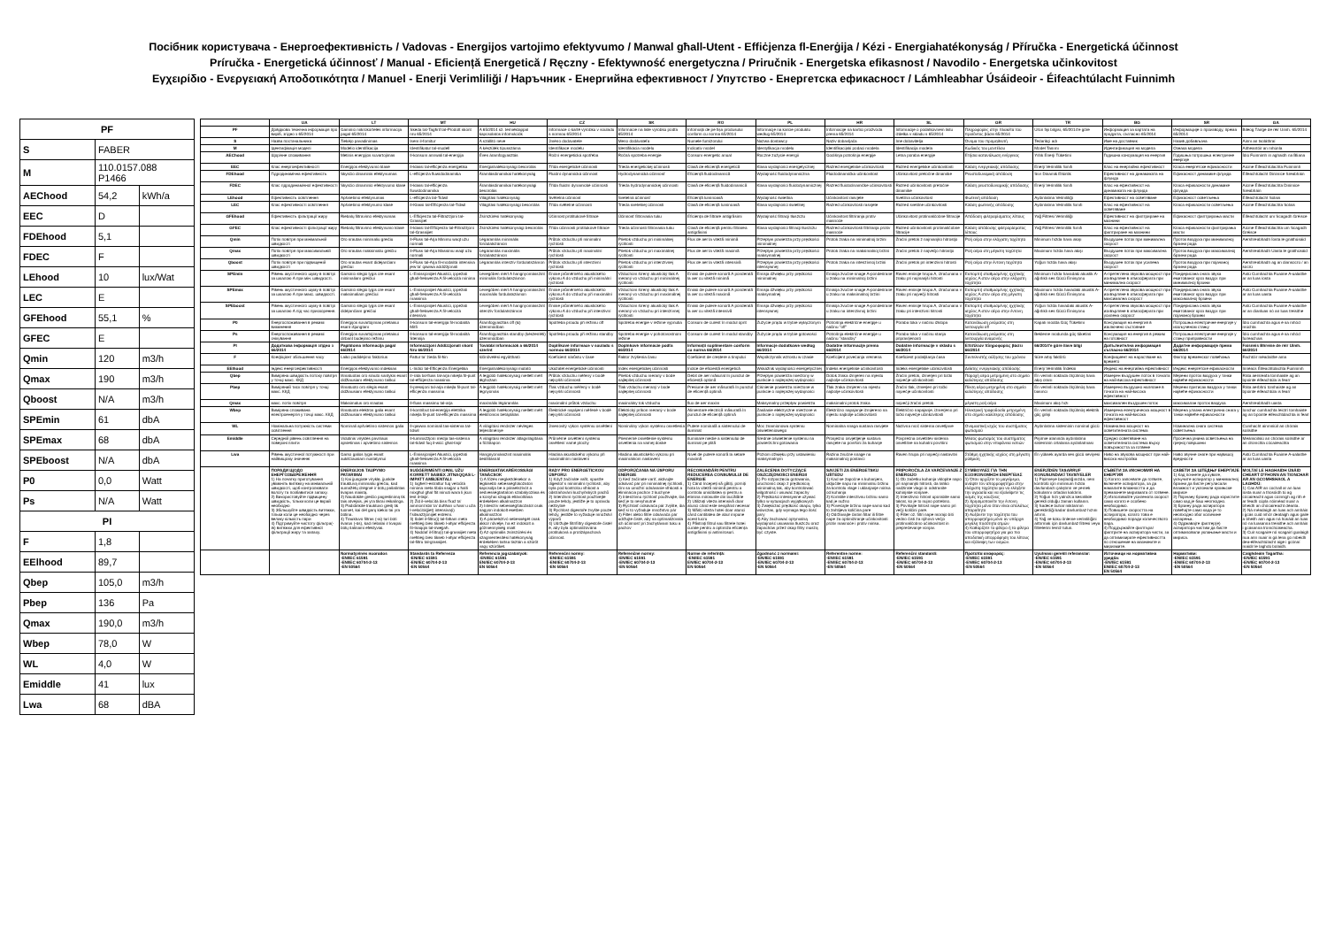Посібник користувача - Енергоефективність / Vadovas - Energijos vartojimo efektyvumo / Manwal għall-Utent - Effiċjenza fl-Enerġija / Kézi - Energiahatékonyság / Příručka - Energetická účinnost
Príručka - Energetická účinnosť / Manual - Eficiență Energetică / Ręczny - Efektywność energetyczna / Priručnik - Energetska efikasnost / Navodilo - Energetska učinkovitost
Εγχειρίδιο - Ενεργειακή Αποδοτικότητα / Manuel - Enerji Verimliliği / Наръчник - Енергийна ефективност / Упутство - Енергетска ефикасност / Lámhleabhar Úsáideoir - Éifeachtúlacht Fuinnimh
| PF | | |
| --- | --- | --- |
| S | FABER | |
| M | 110.0157.088 P1466 | |
| AEChood | 54,2 | kWh/a |
| EEC | D | |
| FDEhood | 5,1 | |
| FDEC | F | |
| LEhood | 10 | lux/Wat |
| LEC | E | |
| GFEhood | 55,1 | % |
| GFEC | E | |
| Qmin | 120 | m3/h |
| Qmax | 190 | m3/h |
| Qboost | N/A | m3/h |
| SPEmin | 61 | dbA |
| SPEmax | 68 | dbA |
| SPEboost | N/A | dbA |
| P0 | 0,0 | Watt |
| Ps | N/A | Watt |
| PI | | |
| F | 1,8 | |
| EElhood | 89,7 | |
| Qbep | 105,0 | m3/h |
| Pbep | 136 | Pa |
| Qmax | 190,0 | m3/h |
| Wbep | 78,0 | W |
| WL | 4,0 | W |
| Emiddle | 41 | lux |
| Lwa | 68 | dBA |
| | UA | LT | MT | HU | CZ | SK | RO | PL | HR | SL | GR | TR | BG | SR | GA |
| --- | --- | --- | --- | --- | --- | --- | --- | --- | --- | --- | --- | --- | --- | --- | --- |
| PF | Довідкова технічна інформація про виріб, згідно з 65/2014 | Gaminio mikrokortelės informacija pagal 65/2014 | Skeda tat-Tagħrif tal-Prodott skont nru 65/2014 | A 65/2014 sz. terméklappal kapcsolatos információk | Informace o kartě výrobku v souladu s normou 65/2014 | Informácie na liste výrobku podľa 65/2014 | Informații de pe fișa produsului conform cu norma 65/2014 | Informacje na karcie produktu według 65/2014 | Informacije na kartici proizvoda prema 65/2014 | Informacije o podatkovnem listu izdelka v skladu s 65/2014 | Πληροφορίες στην πλακέτα του προϊόντος βάσει 65/2014 | Ürün fişi bilgisi, 65/2014'e göre | Информация за картата на продукта, съгласно 65/2014 | Информације о производу, према 65/2014 | Bileog Táirge de réir Uimh. 65/2014 |
| S | Назва постачальника | Tiekėjo pavadinimas | Isem il-fornitur | A szállító neve | Jméno dodavatele | Meno dodávateľa | Numele furnizorului | Nazwa dostawcy | Naziv dobavljača | Ime dobavitelja | Όνομα του προμηθευτή | Tedarikçi adı | Име на доставчик | Назив добављача | Ainm an tsoláthraí |
| M | Ідентифікація моделі | Modelio identifikacija | Identifikatur tal-mudell | A készülék típusszáma | Identifikace modelu | Identifikácia modelu | Indicativ model | Identyfikacja modelu | Identifikacijski podaci modela | Identifikacija modela | Κωδικός του μοντέλου | Model Tanımı | Идентификация на модела | Ознака модела | Aitheantóir an mhúnla |
| AEChood | Щорічне споживання | Metinis energijos suvartojimas | Il-konsum annwali tal-enerġija | Éves áramfogyasztás | Roční energetická spotřeba | Ročná spotreba energie | Consum energetic anual | Roczne zużycie energii | Godišnja potrošnja energije | Letna poraba energije | Ετήσια κατανάλωση ενέργειας | Yıllık Enerji Tüketimi | Годишна консумация на енергия | Годишња потрошња електричне енергије | Ídiú Fuinnimh in aghaidh na Bliana |
| EEC | Клас енергоефективності | Energijos efektyvumo klasė | Il-klassi tal-effiċjenza enerġetika | Energiahatékonysági besorolás | Třída energetické účinnosti | Trieda energetickej účinnosti | Clasă de eficiență energetică | Klasa wydajności energetycznej | Razred energetske učinkovitosti | Razred energetske učinkovitosti | Κλάση ενεργειακής απόδοσης | Enerji Verimlilik Sınıfı | Клас на енергийна ефективност | Класа енергетске ефикасности | Aicme Éifeachtúlachta Fuinnimh |
| FDEhood | Гідродинамічна ефективність | Skysčio dinaminis efektyvumas | L-effiċjenza fluwidodinamika | Áramlásdinamikai hatékonyság | Fluidní dynamická účinnost | Hydrodynamická účinnosť | Eficiență fluidodinamică | Wydajność fluidodynamiczna | Fluidodinamička učinkovitost | Učinkovitost pretočne dinamike | Ρευστοδυναμική απόδοση | Sıvı Dinamik Etkinlik | Ефективност на динамиката на флуида | Ефикасност динамике флуида | Éifeachtúlacht Dinimice Sreabháin |
| FDEC | Клас гідродинамічної ефективності | Skysčio dinaminio efektyvumo klasė | Il-klassi tal-effiċjenza fluwidodinamika | Áramlásdinamikai hatékonysági besorolás | Třída fluidní dynamické účinnosti | Trieda hydrodynamickej účinnosti | Clasă de eficiență fluidodinamică | Klasa wydajności fluidodynamicznej | Razred fluidodinamičke učinkovitosti | Razred učinkovitosti pretočne dinamike | Κλάση ρευστοδυναμικής απόδοσης | Enerji Verimlilik Sınıfı | Клас на ефективност на динамиката на флуида | Класа ефикасности динамике флуида | Aicme Éifeachtúlachta Dinimice Sreabháin |
| LEhood | Ефективність освітлення | Apšvietimo efektyvumas | L-effiċjenza tat-Tidwil | Világítási hatékonyság | Světelná účinnost | Svetelná účinnosť | Eficiență luminoasă | Wydajność świetlna | Učinkovitost rasvjete | Svetilna učinkovitost | Φωτεινή απόδοση | Aydınlatma Verimliliği | Ефективност на осветяване | Ефикасност осветљења | Éifeachtúlacht Solais |
| LEC | Клас ефективності освітлення | Apšvietimo efektyvumo klasė | Il-Klassi tal-Effiċjenza tat-Tidwil | Világítási hatékonysági besorolás | Třída světelné účinnosti | Trieda svetelnej účinnosti | Clasă de eficiență luminoasă | Klasa wydajności świetlnej | Razred učinkovitosti rasvjete | Razred svetilne učinkovitosti | Κλάση φωτεινής απόδοσης | Aydınlatma Verimlilik Sınıfı | Клас на ефективност на осветяване | Класа ефикасности осветљења | Aicme Éifeachtúlachta Solais |
| GFEhood | Ефективність фільтрації жиру | Riebalų filtravimo efektyvumas | L-Effiċjenza tal-Filtrazzjoni tal-Grassijiet | Zsírszűrési hatékonyság | Účinnost protitukové filtrace | Účinnosť filtrovania tuku | Eficiența de filtrare antigrăsimi | Wydajność filtracji tłuszczu | Učinkovitost filtriranja protiv masnoće | Učinkovitost protimaščobne filtracije | Απόδοση φιλτραρίσματος λίπους | Yağ Filtresi Verimliliği | Ефективност на филтриране на мазнини | Ефикасност филтрирања масти | Éifeachtúlacht um Scagadh Gréisce |
| GFEC | Клас ефективності фільтрації жиру | Riebalų filtravimo efektyvumo klasė | Il-klassi tal-Effiċjenza tal-Filtrazzjoni tal-Grassijiet | Zsírszűrési hatékonysági besorolás | Třída účinnosti protitukové filtrace | Trieda účinnosti filtrovania tuku | Clasă de eficiență pentru filtrarea antigrăsimi | Klasa wydajności filtracji tłuszczu | Razred učinkovitosti filtriranja protiv masnoće | Razred učinkovitosti protimaščobne filtracije | Κλάση απόδοσης φιλτραρίσματος λίπους | Yağ Filtresi Verimlilik Sınıfı | Клас на ефективност на филтриране на мазнини | Класа ефикасности филтрирања масти | Aicme Éifeachtúlachta um Scagadh Gréisce |
| Qmin | Потік повітря при мінімальній швидкості | Oro srautas minimaliu greičiu | Il-Fluss tal-Arja Minimu waqt użu normali | Légáramlás minimális fordulatszámon | Průtok vzduchu při minimální rychlosti | Prietok vzduchu pri minimálnej rýchlosti | Flux de aer la viteză minimă | Przepływ powietrza przy prędkości minimalnej | Protok zraka na minimalnoj brzini | Zračni pretok z najmanjšo hitrostjo | Ροή αέρα στην ελάχιστη ταχύτητα | Minimum hızda hava akışı | Въздушен поток при минимална скорост | Проток ваздуха при минималној брзини рада | Aershreabhadh Íosta le gnáthúsáid |
| Qmax | Потік повітря при максимальній швидкості | Oro srautas maksimaliu greičiu | Il-Fluss tal-Arja Massimu waqt użu normali | Légáramlás maximális fordulatszámon | Průtok vzduchu při maximální rychlosti | Prietok vzduchu pri maximálnej rýchlosti | Flux de aer la viteză maximă | Przepływ powietrza przy prędkości maksymalnej | Protok zraka na maksimalnoj brzini | Zračni pretok z največjo hitrostjo | Ροή αέρα στη μέγιστη ταχύτητα | Maximum hızda hava akışı | Въздушен поток при максимална скорост | Проток ваздуха при максималној брзини рада | Aershreabhadh Uasta le gnáthúsáid |
| Qboost | Потік повітря при підвищеній швидкості | Oro srautas esant didėjančiam greičiui | Il-Fluss tal-Arja fil-modalità intensiva jew ta' qawwa addizzjonali | Légáramlás intenzív fordulatszámon | Průtok vzduchu při intenzivní rychlosti | Prietok vzduchu pri intenzívnej rýchlosti | Flux de aer la viteză intensivă | Przepływ powietrza przy prędkości intensywnej | Protok zraka na intenzivnoj brzini | Zračni pretok pri intenzivni hitrosti | Ροή αέρα στην έντονη ταχύτητα | Yoğun hızda hava akışı | Въздушен поток при усилена скорост | Проток ваздуха при појачаној брзини рада | Aershreabhadh ag an diansocrú / an socrú |
| SPEmin | Рівень акустичного шуму в повітрі за шкалою А при мін. швидкості. | Garsinio slėgio lygis ore esant minimaliam greičiui | L-Emissjonijiet Akustiċi, ippeżati għall-frekwenza A fil-veloċità minima | Levegőben mért A hangnyomásszint minimális fordulatszámon | Emise průměrného akustického výkonu A do vzduchu při minimální rychlosti | Vzduchom šírený akustický tlak A meraný vo vzduchu pri minimálnej rýchlosti | Emisii de putere sonoră A ponderată la aer cu viteză minimă | Emisja dźwięku przy prędkości minimalnej | Emisija zvučne snage A-ponderirane u zraku na minimalnoj brzini | Raven emisije hrupa A, izračunana v zraku pri najmanjši hitrosti | Εκπομπή σταθμισμένης ηχητικής ισχύος Α στον αέρα στην ελάχιστη ταχύτητα | Minimum hızda havadaki akustik A-ağırlıklı ses Gücü Emisyonu | А-претеглена звукова мощност при изхвърляне в атмосферата при минимална скорост | Пондерисана снага звука емитованог кроз ваздух при минималној брзини | Astú Cumhachta Fuaime A-ualaithe ar an luas íosta |
| SPEmax | Рівень акустичного шуму в повітрі за шкалою А при макс. швидкості. | Garsinio slėgio lygis ore esant maksimaliam greičiui | L-Emissjonijiet Akustiċi, ippeżati għall-frekwenza A fil-veloċità massima | Levegőben mért A hangnyomásszint maximális fordulatszámon | Emise průměrného akustického výkonu A do vzduchu při maximální rychlosti | Vzduchom šírený akustický tlak A meraný vo vzduchu pri maximálnej rýchlosti | Emisii de putere sonoră A ponderată la aer cu viteză maximă | Emisja dźwięku przy prędkości maksymalnej | Emisija zvučne snage A-ponderirane u zraku na maksimalnoj brzini | Raven emisije hrupa A, izračunana v zraku pri največji hitrosti | Εκπομπή σταθμισμένης ηχητικής ισχύος Α στον αέρα στη μέγιστη ταχύτητα | Maximum hızda havadaki akustik A-ağırlıklı ses Gücü Emisyonu | А-претеглена звукова мощност при изхвърляне в атмосферата при максимална скорост | Пондерисана снага звука емитованог кроз ваздух при максималној брзини | Astú Cumhachta Fuaime A-ualaithe ar an luas uasta |
| SPEboost | Рівень акустичного шуму в повітрі за шкалою А під час прискорення. | Garsinio slėgio lygis ore esant didėjančiam greičiui | L-Emissjonijiet Akustiċi, ippeżati għall-frekwenza A fil-veloċità intensiva | Levegőben mért A hangnyomásszint intenzív fordulatszámon | Emise průměrného akustického výkonu A do vzduchu při intenzivní rychlosti | Vzduchom šírený akustický tlak A meraný vo vzduchu pri intenzívnej rýchlosti | Emisii de putere sonoră A ponderată la aer cu viteză intensivă | Emisja dźwięku przy prędkości intensywnej | Emisija zvučne snage A-ponderirane u zraku na intenzivnoj brzini | Raven emisije hrupa A, izračunana v zraku pri intenzivni hitrosti | Εκπομπή σταθμισμένης ηχητικής ισχύος Α στον αέρα στην έντονη ταχύτητα | Yoğun hızda havadaki akustik A-ağırlıklı ses Gücü Emisyonu | А-претеглена звукова мощност при изхвърляне в атмосферата при усилена скорост | Пондерисана снага звука емитованог кроз ваздух при појачаној брзини | Astú Cumhachta Fuaime A-ualaithe ar an dianluas nó an luas treisithe |
| P0 | Енергоспоживання в режимі вимкнення | Energijos suvartojimas prietaisui esant išjungtam | Il-konsum tal-enerġija fil-modalità Mitfi | Áramfogyasztás off (ki) üzemmódban | Spotřeba proudu při režimu off | Spotreba energie v režime vypnutia | Consum de curent în modul oprit | Zużycie prądu w trybie wyłączonym | Potrošnja električne energije u načinu "off" | Poraba toka v načinu izklopa | Κατανάλωση ρεύματος στη λειτουργία off | Kapalı modda Güç Tüketimi | Консумация на енергия в изключено състояние | Потрошња електричне енергије у искљученом стању | Ídiú cumhachta agus é sa mhód múchta |
| Ps | Енергоспоживання в режимі очікування | Energijos suvartojimas prietaisui dirbant budėjimo režimu | Il-konsum tal-enerġija fil-modalità Stennija | Áramfogyasztás standby (készenléti) üzemmódban | Spotřeba proudu při režimu standby | Spotreba energie v pohotovostnom režime | Consum de curent în modul standby | Zużycie prądu w trybie gotowości | Potrošnja električne energije u načinu "standby" | Poraba toka v načinu stanja pripravljenosti | Κατανάλωση ρεύματος στη λειτουργία αναμονής | Bekleme modunda güç tüketimi | Консумация на енергия в режим на готовност | Потрошња електричне енергије у стању приправности | Ídiú cumhachta agus é sa mhód fuireachais |
| PI | Додаткова інформація згідно з 66/2014 | Papildoma informacija pagal 66/2014 | Informazzjoni Addizzjonali skont Nru 66/2014 | További információk a 66/2014 szerint | Doplňkové informace v souladu s normou 66/2014 | Doplnkové informácie podľa 66/2014 | Informații suplimentare conform cu norma 66/2014 | Informacje dodatkowe według 66/2014 | Dodatne informacije prema 66/2014 | Dodatne informacije v skladu s 66/2014 | Επιπλέον πληροφορίες βάσει 66/2014 | 66/2014'e göre ilave bilgi | Допълнителна информация съгласно 66/2014 | Додатне информације према 66/2014 | Faisnéis Bhreise de réir Uimh. 66/2014 |
| F | Коефіцієнт збільшення часу | Laiko padidėjimo faktorius | Fattur ta' żieda fil-ħin | Időnövelési együttható | Koeficient nárůstu v čase | Faktor zvýšenia času | Coeficient de creștere a timpului | Współczynnik wzrostu w czasie | Koeficijent povećanja vremena | Koeficient podaljšanja časa | Συντελεστής αύξησης του χρόνου | Süre artış faktörü | Коефициент на нарастване на времето | Фактор временског повећања | Fachtóir méadaithe ama |
| EElhood | Індекс енергоефективності | Energijos efektyvumo indeksas | L-Indiċi tal-Effiċjenza Enerġetika | Energiahatékonysági mutató | Ukazatel energetické účinnosti | Index energetickej účinnosti | Indice de eficiență energetică | Wskaźnik wydajności energetycznej | Indeks energetske učinkovitosti | Indeks energetske učinkovitosti | Δείκτης ενεργειακής απόδοσης | Enerji Verimlilik İndeksi | Индекс на енергийна ефективност | Индекс енергетске ефикасности | Innéacs Éifeachtúlachta Fuinnimh |
| Qbep | Виміряна швидкість потоку повітря у точці макс. ККД | Išmatuotas oro srauto santykis esant didžiausiam efektyvumo taškui | Ir-rata tal-fluss tal-arja mkejla fil-punt tal-effiċjenza massima | A legjobb hatékonyság mellett mért léghozam | Průtok vzduchu měřený v bodě nejvyšší účinnosti | Prietok vzduchu meraný v bode najlepšej účinnosti | Debit de aer măsurat în punctul de eficiență optimă | Przepływ powietrza mierzony w punkcie o najlepszej wydajności | Dotok zraka izmjeren na mjestu najbolje učinkovitosti | Zračni pretok, izmerjen pri točki največje učinkovitosti | Παροχή αέρα μετρημένη στο σημείο καλύτερης απόδοσης | En verimli noktada ölçülmüş hava akış oranı | Измерен въздушен поток в точката на най-висока ефективност | Мерени проток ваздуха у тачки највеће ефикасности | Ráta aersreafa tomhaiste ag an bpointe éifeachtúla is fearr |
| Pbep | Виміряний тиск повітря у точці макс. ККД | Išmatuoto oro slėgis esant didžiausiam efektyvumo taškui | Il-pressjoni tal-arja mkejla fil-punt tal-effiċjenza massima | A legjobb hatékonyság mellett mért légnyomás | Tlak vzduchu měřený v bodě nejvyšší účinnosti | Tlak vzduchu meraný v bode najlepšej účinnosti | Presiune de aer măsurată în punctul de eficiență optimă | Ciśnienie powietrza mierzone w punkcie o najlepszej wydajności | Tlak zraka izmjeren na mjestu najbolje učinkovitosti | Zračni tlak, izmerjen pri točki največje učinkovitosti | Πίεση αέρα μετρημένη στο σημείο καλύτερης απόδοσης | En verimli noktada ölçülmüş hava basıncı | Измерено въздушно налягане в точката на най-висока ефективност | Мерени притисак ваздуха у тачки највеће ефикасности | Ráta aerbhrú tomhaiste ag an bpointe éifeachtúla is fearr |
| Qmax | макс. потік повітря | Maksimalus oro srautas | Il-fluss massimu tal-arja | maximális légáramlás | maximální průtok vzduchu | maximálny tok vzduchu | flux de aer maxim | Maksymalny przepływ powietrza | maksimalni protok zraka | največji zračni pretok | μέγιστη ροή αέρα | Maximum akış hızı | максимален въздушен поток | максималан проток ваздуха | Aershreabhadh uasta |
| Wbep | Виміряна споживана електроенергія у точці макс. ККД | Išmatuota elektros galia esant didžiausiam efektyvumo taškui | Il-kontribut tal-enerġija elettrika mkejla fil-punt tal-effiċjenza massima | A legjobb hatékonyság mellett mért elektromos betáplálás | Elektrické napájení měřené v bodě nejvyšší účinnosti | Elektrický príkon meraný v bode najlepšej účinnosti | Alimentare electrică măsurată în punctul de eficiență optimă | Zasilanie elektryczne mierzone w punkcie o najlepszej wydajności | Električno napajanje izmjereno na mjestu najbolje učinkovitosti | Električno napajanje, izmerjeno pri točki največje učinkovitosti | Ηλεκτρική τροφοδοσία μετρημένη στο σημείο καλύτερης απόδοσης | En verimli noktada ölçülmüş elektrik güç girişi | Измерена електрическа мощност в точката на най-висока ефективност | Мерена улазна електрична снага у тачки највеће ефикасности | Ionchur cumhachta leictrí tomhaiste ag an bpointe éifeachtúlachta is fearr |
| WL | Номінальна потужність системи освітлення | Nominali apšvietimo sistemos galia | Il-qawwa nominali tas-sistema tat-tidwil | A világítási rendszer névleges teljesítménye | Jmenovitý výkon systému osvětlení | Nominálny výkon systému osvetlenia | Putere nominală a sistemului de iluminat | Moc znamionowa systemu oświetleniowego | Nominalna snaga sustava rasvjete | Nazivna moč sistema osvetljave | Ονομαστική ισχύς του συστήματος φωτισμού | Aydınlatma sisteminin nominal gücü | Номинална мощност на осветителната система | Номинална снага система осветљења | Cumhacht ainmniúil an chórais soilsithe |
| Emiddle | Середній рівень освітлення на поверхні плити | Vidutinis viryklės paviriaus apvietimas i apvietimo sistemos | Il-luminazzjoni medja tas-sistema tat-tidwil fuq il-wiċċ għat-tisjir | A világítási rendszer átlagvilágítása a főzőlapon | Průměrné osvětlení systému osvětlení varné plochy | Priemerné osvetlenie systému osvetlenia na varnej doske | Iluminare medie a sistemului de iluminat pe plită | Średnie oświetlenie systemu na powierzchni gotowania | Prosječno osvjetljenje sustava rasvjete na površini za kuhanje | Povprečna osvetlitev sistema osvetlitve na kuhalni površini | Μέσος φωτισμός του συστήματος φωτισμού στην επιφάνεια εστιών | Pişirme alanında aydınlatma sisteminin ortalama aydınlatması | Средно осветяване на осветителната система върху повърхността за готвене | Просечна јачина осветљења на грејној површини | Meánsoilsiú an chórais soilsithe ar an dromchla cócaireachta |
| Lwa | Рівень акустичної потужності при найвищому значенні | Garso galios lygis esant aukščiausiam nustatymui | L-Emissjonijiet Akustiċi, ippeżati għall-frekwenza A fil-veloċità massima | Hangnyomásszint maximális beállításnál | Hladina akustického výkonu při maximálním nastavení | Hladina akustického výkonu pri maximálnom nastavení | Nivel de putere sonoră la setare maximă | Poziom dźwięku przy ustawieniu maksymalnym | Razina zvučne snage na maksimalnoj postavci | Raven hrupa pri največji nastavitvi | Στάθμη ηχητικής ισχύος στη μέγιστη ρύθμιση | En yüksek ayarda ses gücü seviyesi | Ниво на звукова мощност при най-висока настройка | Ниво звучне снаге при највишој вредности | Astú Cumhachta Fuaime A-ualaithe ar an luas uasta |
| | ПОРАДИ ЩОДО ЕНЕРГОЗБЕРЕЖЕННЯ 1) На початку приготування увімкніть витяжку на мінімальній швидкості, щоб контролювати вологу та позбавитися запаху. 2) Використовуйте підвищену швидкість, тільки коли це вкрай необхідно 3) Збільшуйте швидкість витяжки, тільки коли це необхідно через велику кількість пари 4) Підтримуйте чистоту фільтра(-ів) витяжки для ефективної фільтрації жиру та запаху. | ENERGIJOS TAUPYMO PATARIMAI 1) Kai įjungiate viryklę, įjunkite trauktuvą minimaliu greičiu, kad sumažėtų drėgmė ir būtų pašalintas kvapas maistą. 2) Naudokite greičio pagreitinimą tik tais atvejais, jei yra tikrai reikalinga. 3) Padidinkite trauktuvo greitį tik tuomet, kai dėl garų kiekio tai yra būtina. 4) Trauktuvo filtras (-ai) turi būti švarus (-ūs), kad riebalai ir kvapai būtų šalinami efektyviai. | SUĠĠERIMENTI GĦAL UŻU KORRETT SABIEX JITNAQQAS L-IMPATT AMBJENTALI: 1) Ixgħel l-estrattur fuq veloċità minima meta tibda ssajjar u ħalli mixgħul għal ftit minuti wara li jkun lest it-tisjir. 2) Żid il-veloċità biss f'każ ta' ammont kbir ta' duħħan u fwar u uża l-veloċità(jiet) intensiva(i) f'sitwazzjonijiet estremi. 3) Ibdel il-filtru(i) tal-faħam meta meħtieġ biex tikseb l-aħjar effiċjenza fit-tnaqqis tal-irwejjaħ. 4) Naddaf il-filtru(i) tal-grassijiet meta meħtieġ biex tikseb l-aħjar effiċjenza tal-filtru tal-grassijiet. | ENERGIATAKARÉKOSSÁGI TANÁCSOK 1) A főzés megkezdésekor a legkisebb sebességfokozaton kapcsolja be a páraelszívót a nedvességtartalom szabályozása és a konyhai szagok eltávolítása érdekében alkalmazzon 2) Intenzív sebességfokozatot csak nagyon indokolt esetben alkalmazzon 3) A páraelszívó sebességét csak akkor növelje, ha ez indokolt a gőzmennyiség miatt 4) Az optimális zsírszűrési és szagmentesítési hatékonyság érdekében tartsa tisztán a szűrőt vagy szűrőket. | RADY PRO ENERGETICKOU ÚSPORU: 1) Když začínáte vařit, spusťte digestoř s minimální rychlostí, aby byla pod kontrolou vlhkost a odstraňování kuchyňských pachů 2) Intenzivní rychlost používejte pouze tehdy, jestliže je to opravdu nezbytné 3) Rychlost digestoře zvyšte pouze tehdy, jestliže to vyžaduje množství výparů 4) Udržujte filtr/filtry digestoře čisté/é, aby byla optimalizována protituková a protizápachová účinnost. | ODPORÚČANIA NA ÚSPORU ENERGIE 1) Keď začínate variť, aktivujte odsávač pár pri minimálnej rýchlosti, čím sa umožní odsávanie vlhkosti a eliminácia pachov z kuchyne 2) Intenzívnu rýchlosť používajte, iba keď je to nevyhnutné 3) Rýchlosť odsávača pár zvýšte, iba keď si to vyžaduje množstvo pár 4) Filter alebo filtre odsávača pár udržujte čisté, aby sa optimalizovala ich účinnosť pri zachytávaní tuku a pachov | RECOMANDĂRI PENTRU REDUCEREA CONSUMULUI DE ENERGIE 1) Când începeți să gătiți, porniți hota la viteză minimă pentru a controla umiditatea și pentru a elimina mirosurile din bucătărie 2) Utilizați viteza intensivă doar atunci când este neapărat necesar 3) Măriți viteza hotei doar atunci când cantitatea de abur impune acest lucru 4) Păstrați filtrul sau filtrele hotei curate pentru a optimiza eficiența antigrăsimi și antimirosuri. | ZALECENIA DOTYCZĄCE OSZCZĘDNOŚCI ENERGII 1) Po rozpoczęciu gotowania, uruchomić okap z prędkością minimalną tak, aby kontrolować wilgotność i usuwać zapachy 2) Prędkości intensywne używać tylko w sytuacjach wyjątkowych 3) Zwiększać prędkość okapu, tylko wówczas, gdy wymaga tego ilość pary 4) Aby zachować optymalną wydajność usuwania tłuszczu oraz zapachów przez okap filtry muszą być czyste. | SAVJETI ZA ENERGETSKU UŠTEDU 1) Kad se započne s kuhanjem, uključite napu na minimalnu brzinu za kontrolu vlage i uklanjanje mirisa od kuhanja 2) Koristite intenzivnu brzinu samo kad je nužno 3) Povećajte brzinu nape samo kad to zahtijeva količina pare 4) Održavajte čistim filtar ili filtre nape za optimiziranje učinkovitosti protiv masnoće i protiv mirisa. | PRIPOROČILA ZA VARČEVANJE Z ENERGIJO 1) Ob začetku kuhanja vklopite napo pri najmanjši hitrosti, da lahko nadzirate vlago in odstranite kuhinjske vonjave. 2) Intenzivno hitrost uporabite samo takrat, ko je to nujno potrebno. 3) Povišajte hitrost nape samo pri večji količini pare. 4) Filter oz. filtri nape morajo biti vedno čisti za njihovo večjo protimaščobno učinkovitost in preprečevanje vonjav. | ΣΥΜΒΟΥΛΕΣ ΓΙΑ ΤΗΝ ΕΞΟΙΚΟΝΟΜΗΣΗ ΕΝΕΡΓΕΙΑΣ 1) Όταν αρχίζετε το μαγείρεμα, ανάψτε τον απορροφητήρα στην ελάχιστη ταχύτητα για να ελέγξετε την υγρασία και να εξαλείψετε τις οσμές της κουζίνας 2) Χρησιμοποιείτε την έντονη ταχύτητα μόνο όταν είναι απολύτως απαραίτητο 3) Αυξάνετε την ταχύτητα του απορροφητήρα μόνο αν υπάρχει μεγάλη ποσότητα ατμών 4) Καθαρίζετε το φίλτρο ή τα φίλτρα του απορροφητήρα για μια πιο αποδοτική απορρόφηση του λίπους και εξάλειψη των οσμών. | ENERJİDEN TASARRUF KONUSUNDAKİ TAVSİYELER 1) Pişirmeye başladığınızda, nem kontrolü için minimum hızda davlumbazı çalıştırın ve yemek kokularını ortadan kaldırın. 2) Yoğun hızı yalnızca kesinlikle gerekli olduğu zaman kullanın. 3) Sadece buhar miktarının gerektirdiği kadar davlumbaz hızını artırın. 4) Yağ ve koku önleme verimliliğini arttırmak için davlumbaz filtresi veya filtrelerini temiz tutun. | СЪВЕТИ ЗА ИКОНОМИЯ НА ЕНЕРГИЯ 1) Когато започвате да готвите, включете аспиратора, за да намалите влажността и да премахнете миризмата от готвене. 2) Използвайте усилената скорост само когато е особено необходимо. 3) Повишете скоростта на аспиратора, когато това е необходимо поради количеството пара. 4) Поддържайте филтъра/филтрите на аспиратора чисти, за да оптимизирате ефективността по отношение на мазнините и миризмите. | САВЕТИ ЗА ШТЕДЊУ ЕНЕРГИЈЕ 1) Кад почнете да кувате, укључите аспиратор у минималној брзини да бисте регулисали влажност и уклонили кухињске мирисе 2) Појачану брзину рада користите само кад је баш неопходно. 3) Брзину рада аспиратора повећајте само када је то неопходно због количине испарења. 4) Одржавајте филтер(е) аспиратора чистим да бисте оптимизовали уклањање масти и мириса. | MOLTAÍ LE HAGHAIDH ÚSÁID CHEART D'FHONN AN TIONCHAR AR AN GCOMHSHAOL A LAGHDÚ: 1) Cas AIR an cochall ar an luas íosta nuair a thosóidh tú ag cócaireacht agus coinnigh ag rith é ar feadh cúpla nóiméad nuair a bheidh an chócaireacht déanta. 2) Ná méadaigh an luas ach amháin i gcás cuid mhór deataigh agus gaile a bheith ann agus ná húsáid an luas nó na luasanna treisithe ach amháin i gcásanna tromchúiseacha. 3) Cuir scagaire nó scagairí gualaigh nua ann nuair is gá lena go mbeidh dea-éifeachtúlacht aige i gcónaí maidir le laghdú bolaidh. |
| | | Normatyvinės nuorodos -EN/IEC 61591 -EN/IEC 60704-2-13 -EN 50564 | Standards ta Referenza -EN/IEC 61591 -EN/IEC 60704-2-13 -EN 50564 | Referencia jogszabályok: -EN/IEC 61591 EN/IEC 60704-2-13 EN 50564 | Referenční normy: -EN/IEC 61591 -EN/IEC 60704-2-13 -EN 50564 | Referenčné normy: -EN/IEC 61591 -EN/IEC 60704-2-13 -EN 50564 | Norme de referință: -EN/IEC 61591 EN/IEC 60704-2-13 EN 50564 | Zgodność z normami: -EN/IEC 61591 -EN/IEC 60704-2-13 -EN 50564 | Referentne norme: -EN/IEC 61591 -EN/IEC 60704-2-13 -EN 50564 | Referenčni standardi: -EN/IEC 61591 -EN/IEC 60704-2-13 -EN 50564 | Πρότυπα αναφοράς: -EN/IEC 61591 -EN/IEC 60704-2-13 -EN 50564 | Uyulması gerekli referanslar: -EN/IEC 61591 -EN/IEC 60704-2-13 -EN 50564 | Източници на нормативна уредба: -EN/IEC 61591 EN/IEC 60704-2-13 EN 50564 | Нормативи: -EN/IEC 61591 -EN/IEC 60704-2-13 -EN 50564 | Caighdeáin Tagartha: -EN/IEC 61591 -EN/IEC 60704-2-13 -EN 50564 |